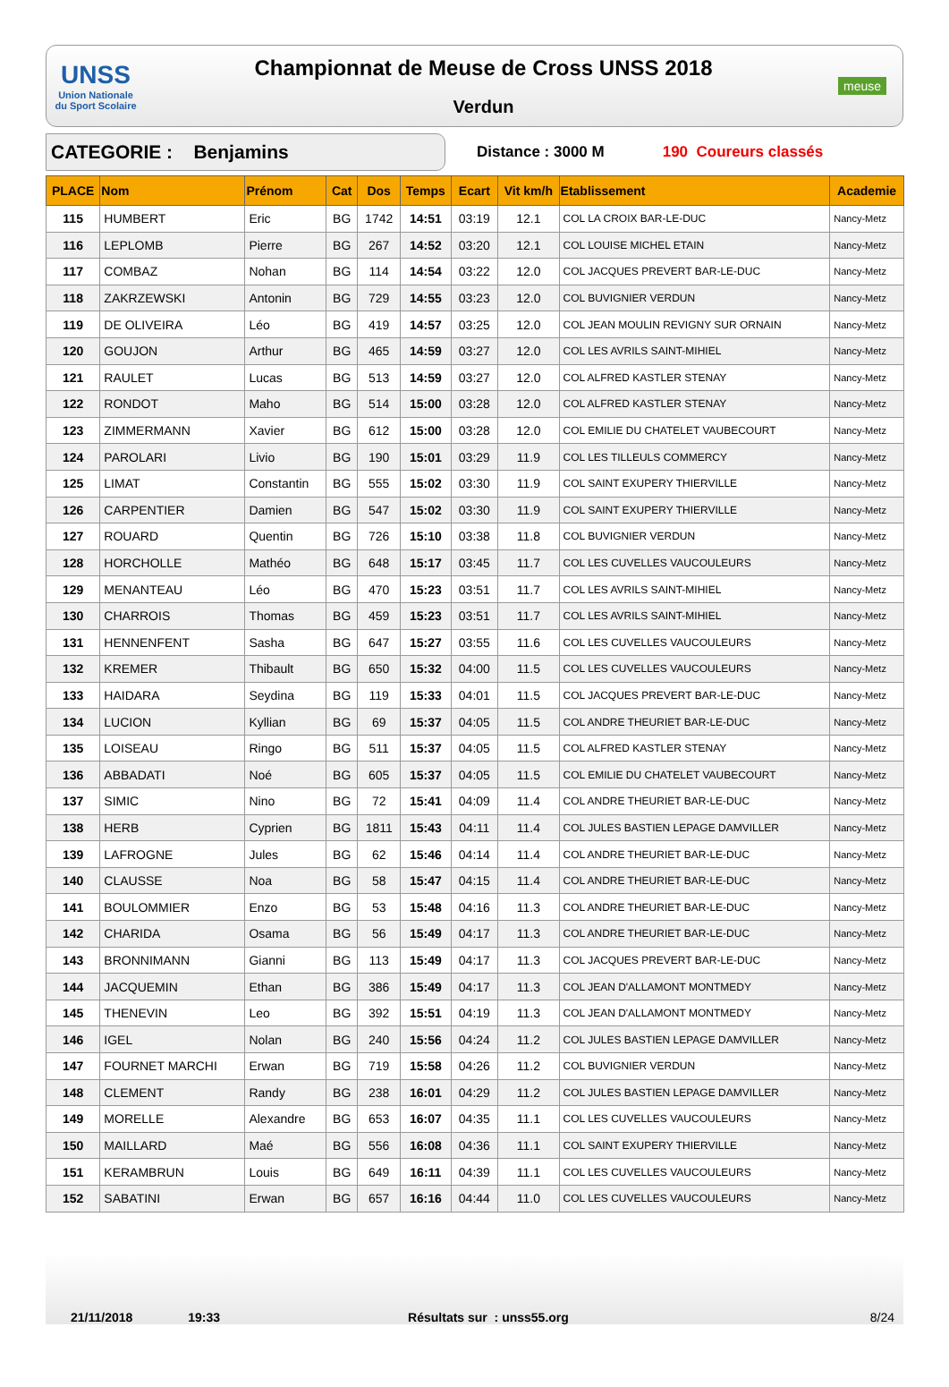UNSS
Union Nationale
du Sport Scolaire
Championnat de Meuse de Cross UNSS 2018
Verdun
meuse
CATEGORIE : Benjamins
Distance : 3000 M 190 Coureurs classés
| PLACE | Nom | Prénom | Cat | Dos | Temps | Ecart | Vit km/h | Etablissement | Academie |
| --- | --- | --- | --- | --- | --- | --- | --- | --- | --- |
| 115 | HUMBERT | Eric | BG | 1742 | 14:51 | 03:19 | 12.1 | COL LA CROIX BAR-LE-DUC | Nancy-Metz |
| 116 | LEPLOMB | Pierre | BG | 267 | 14:52 | 03:20 | 12.1 | COL LOUISE MICHEL ETAIN | Nancy-Metz |
| 117 | COMBAZ | Nohan | BG | 114 | 14:54 | 03:22 | 12.0 | COL JACQUES PREVERT BAR-LE-DUC | Nancy-Metz |
| 118 | ZAKRZEWSKI | Antonin | BG | 729 | 14:55 | 03:23 | 12.0 | COL BUVIGNIER VERDUN | Nancy-Metz |
| 119 | DE OLIVEIRA | Léo | BG | 419 | 14:57 | 03:25 | 12.0 | COL JEAN MOULIN REVIGNY SUR ORNAIN | Nancy-Metz |
| 120 | GOUJON | Arthur | BG | 465 | 14:59 | 03:27 | 12.0 | COL LES AVRILS SAINT-MIHIEL | Nancy-Metz |
| 121 | RAULET | Lucas | BG | 513 | 14:59 | 03:27 | 12.0 | COL ALFRED KASTLER STENAY | Nancy-Metz |
| 122 | RONDOT | Maho | BG | 514 | 15:00 | 03:28 | 12.0 | COL ALFRED KASTLER STENAY | Nancy-Metz |
| 123 | ZIMMERMANN | Xavier | BG | 612 | 15:00 | 03:28 | 12.0 | COL EMILIE DU CHATELET VAUBECOURT | Nancy-Metz |
| 124 | PAROLARI | Livio | BG | 190 | 15:01 | 03:29 | 11.9 | COL LES TILLEULS COMMERCY | Nancy-Metz |
| 125 | LIMAT | Constantin | BG | 555 | 15:02 | 03:30 | 11.9 | COL SAINT EXUPERY THIERVILLE | Nancy-Metz |
| 126 | CARPENTIER | Damien | BG | 547 | 15:02 | 03:30 | 11.9 | COL SAINT EXUPERY THIERVILLE | Nancy-Metz |
| 127 | ROUARD | Quentin | BG | 726 | 15:10 | 03:38 | 11.8 | COL BUVIGNIER VERDUN | Nancy-Metz |
| 128 | HORCHOLLE | Mathéo | BG | 648 | 15:17 | 03:45 | 11.7 | COL LES CUVELLES VAUCOULEURS | Nancy-Metz |
| 129 | MENANTEAU | Léo | BG | 470 | 15:23 | 03:51 | 11.7 | COL LES AVRILS SAINT-MIHIEL | Nancy-Metz |
| 130 | CHARROIS | Thomas | BG | 459 | 15:23 | 03:51 | 11.7 | COL LES AVRILS SAINT-MIHIEL | Nancy-Metz |
| 131 | HENNENFENT | Sasha | BG | 647 | 15:27 | 03:55 | 11.6 | COL LES CUVELLES VAUCOULEURS | Nancy-Metz |
| 132 | KREMER | Thibault | BG | 650 | 15:32 | 04:00 | 11.5 | COL LES CUVELLES VAUCOULEURS | Nancy-Metz |
| 133 | HAIDARA | Seydina | BG | 119 | 15:33 | 04:01 | 11.5 | COL JACQUES PREVERT BAR-LE-DUC | Nancy-Metz |
| 134 | LUCION | Kyllian | BG | 69 | 15:37 | 04:05 | 11.5 | COL ANDRE THEURIET BAR-LE-DUC | Nancy-Metz |
| 135 | LOISEAU | Ringo | BG | 511 | 15:37 | 04:05 | 11.5 | COL ALFRED KASTLER STENAY | Nancy-Metz |
| 136 | ABBADATI | Noé | BG | 605 | 15:37 | 04:05 | 11.5 | COL EMILIE DU CHATELET VAUBECOURT | Nancy-Metz |
| 137 | SIMIC | Nino | BG | 72 | 15:41 | 04:09 | 11.4 | COL ANDRE THEURIET BAR-LE-DUC | Nancy-Metz |
| 138 | HERB | Cyprien | BG | 1811 | 15:43 | 04:11 | 11.4 | COL JULES BASTIEN LEPAGE DAMVILLER | Nancy-Metz |
| 139 | LAFROGNE | Jules | BG | 62 | 15:46 | 04:14 | 11.4 | COL ANDRE THEURIET BAR-LE-DUC | Nancy-Metz |
| 140 | CLAUSSE | Noa | BG | 58 | 15:47 | 04:15 | 11.4 | COL ANDRE THEURIET BAR-LE-DUC | Nancy-Metz |
| 141 | BOULOMMIER | Enzo | BG | 53 | 15:48 | 04:16 | 11.3 | COL ANDRE THEURIET BAR-LE-DUC | Nancy-Metz |
| 142 | CHARIDA | Osama | BG | 56 | 15:49 | 04:17 | 11.3 | COL ANDRE THEURIET BAR-LE-DUC | Nancy-Metz |
| 143 | BRONNIMANN | Gianni | BG | 113 | 15:49 | 04:17 | 11.3 | COL JACQUES PREVERT BAR-LE-DUC | Nancy-Metz |
| 144 | JACQUEMIN | Ethan | BG | 386 | 15:49 | 04:17 | 11.3 | COL JEAN D'ALLAMONT MONTMEDY | Nancy-Metz |
| 145 | THENEVIN | Leo | BG | 392 | 15:51 | 04:19 | 11.3 | COL JEAN D'ALLAMONT MONTMEDY | Nancy-Metz |
| 146 | IGEL | Nolan | BG | 240 | 15:56 | 04:24 | 11.2 | COL JULES BASTIEN LEPAGE DAMVILLER | Nancy-Metz |
| 147 | FOURNET MARCHI | Erwan | BG | 719 | 15:58 | 04:26 | 11.2 | COL BUVIGNIER VERDUN | Nancy-Metz |
| 148 | CLEMENT | Randy | BG | 238 | 16:01 | 04:29 | 11.2 | COL JULES BASTIEN LEPAGE DAMVILLER | Nancy-Metz |
| 149 | MORELLE | Alexandre | BG | 653 | 16:07 | 04:35 | 11.1 | COL LES CUVELLES VAUCOULEURS | Nancy-Metz |
| 150 | MAILLARD | Maé | BG | 556 | 16:08 | 04:36 | 11.1 | COL SAINT EXUPERY THIERVILLE | Nancy-Metz |
| 151 | KERAMBRUN | Louis | BG | 649 | 16:11 | 04:39 | 11.1 | COL LES CUVELLES VAUCOULEURS | Nancy-Metz |
| 152 | SABATINI | Erwan | BG | 657 | 16:16 | 04:44 | 11.0 | COL LES CUVELLES VAUCOULEURS | Nancy-Metz |
21/11/2018 19:33 Résultats sur : unss55.org 8/24